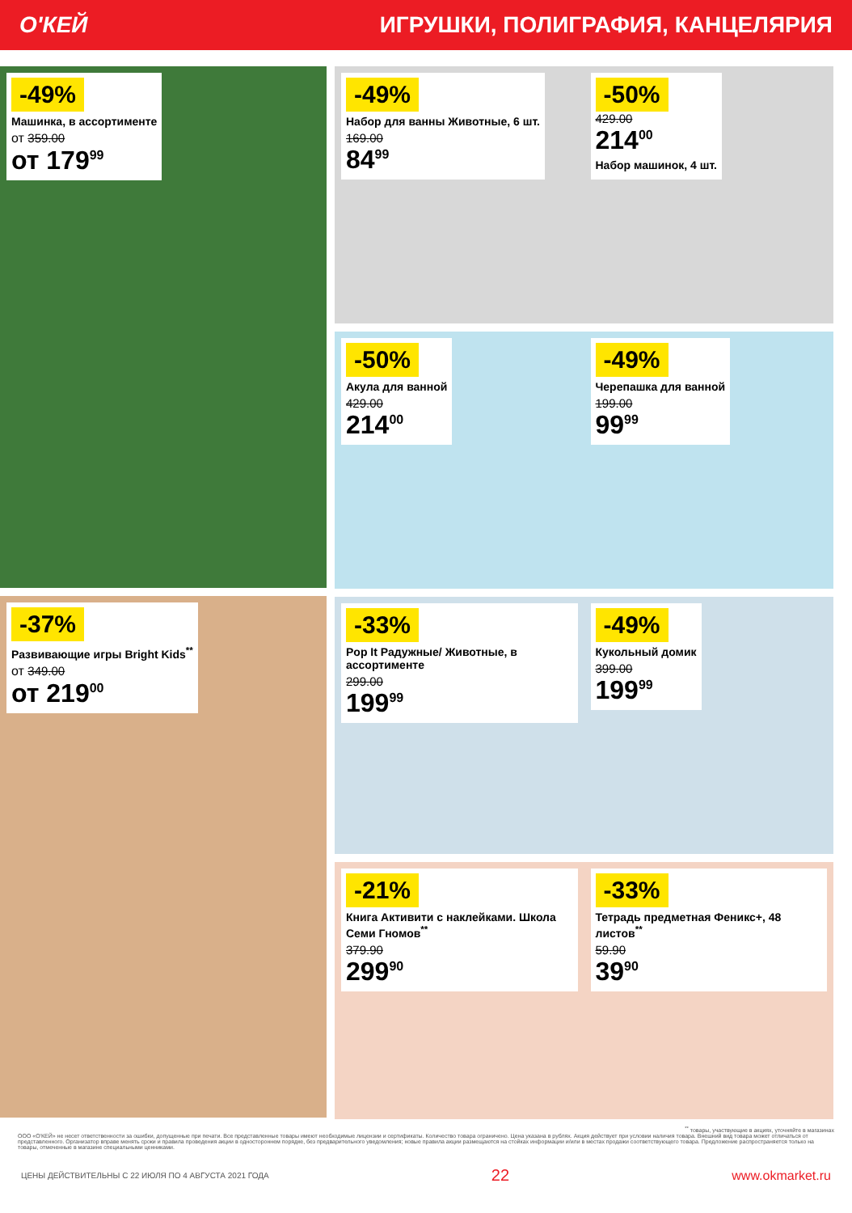О'КЕЙ ИГРУШКИ, ПОЛИГРАФИЯ, КАНЦЕЛЯРИЯ
-49%
Машинка, в ассортименте
от 359.00
от 179<sup>99</sup>
-37%
Развивающие игры Bright Kids<sup>**</sup>
от 349.00
от 219<sup>00</sup>
-49%
Набор для ванны Животные, 6 шт.
169.00
84<sup>99</sup>
-50%
429.00
214<sup>00</sup>
Набор машинок, 4 шт.
-50%
Акула для ванной
429.00
214<sup>00</sup>
-49%
Черепашка для ванной
199.00
99<sup>99</sup>
-33%
Pop It Радужные/ Животные, в ассортименте
299.00
199<sup>99</sup>
-49%
Кукольный домик
399.00
199<sup>99</sup>
-21%
Книга Активити с наклейками. Школа Семи Гномов<sup>**</sup>
379.90
299<sup>90</sup>
-33%
Тетрадь предметная Феникс+, 48 листов<sup>**</sup>
59.90
39<sup>90</sup>
<sup>**</sup> товары, участвующие в акциях, уточняйте в магазинах
ООО «О'КЕЙ» не несет ответственности за ошибки, допущенные при печати. Все представленные товары имеют необходимые лицензии и сертификаты. Количество товара ограничено. Цена указана в рублях. Акция действует при условии наличия товара. Внешний вид товара может отличаться от представленного. Организатор вправе менять сроки и правила проведения акции в одностороннем порядке, без предварительного уведомления; новые правила акции размещаются на стойках информации и/или в местах продажи соответствующего товара. Предложение распространяется только на товары, отмеченные в магазине специальными ценниками.
ЦЕНЫ ДЕЙСТВИТЕЛЬНЫ С 22 ИЮЛЯ ПО 4 АВГУСТА 2021 ГОДА 22 www.okmarket.ru